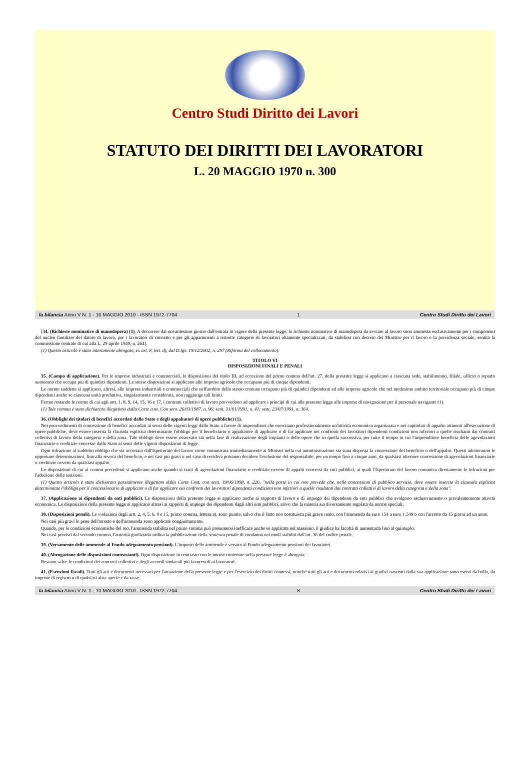Centro Studi Diritto dei Lavori
STATUTO DEI DIRITTI DEI LAVORATORI
L. 20 MAGGIO 1970 n. 300
la bilancia Anno V N. 1 - 10 MAGGIO 2010 - ISSN 1972-7704 1 Centro Studi Diritto dei Lavori
[34. (Richieste nominative di manodopera) (1). A decorrere dal novantesimo giorno dall'entrata in vigore della presente legge, le richieste nominative di manodopera da avviare al lavoro sono ammesse esclusivamente per i componenti del nucleo familiare del datore di lavoro, per i lavoratori di concetto e per gli appartenenti a ristrette categorie di lavoratori altamente specializzati, da stabilirsi con decreto del Ministro per il lavoro e la previdenza sociale, sentita la commissione centrale di cui alla L. 29 aprile 1949, n. 264].
(1) Questo articolo è stato interamente abrogato, ex art. 8, lett. d), dal D.lgs. 19/12/2002, n. 297 (Riforma del collocamento).
TITOLO VI
DISPOSIZIONI FINALI E PENALI
35. (Campo di applicazione). Per le imprese industriali e commerciali, le disposizioni del titolo III, ad eccezione del primo comma dell'art. 27, della presente legge si applicano a ciascuna sede, stabilimento, filiale, ufficio o reparto autonomo che occupa più di quindici dipendenti. Le stesse disposizioni si applicano alle imprese agricole che occupano più di cinque dipendenti.
Le norme suddette si applicano, altresì, alle imprese industriali e commerciali che nell'ambito dello stesso comune occupano più di quindici dipendenti ed alle imprese agricole che nel medesimo ambito territoriale occupano più di cinque dipendenti anche se ciascuna unità produttiva, singolarmente considerata, non raggiunge tali limiti.
Ferme restando le norme di cui agli artt. 1, 8, 9, 14, 15, 16 e 17, i contratti collettivi di lavoro provvedono ad applicare i principi di cui alla presente legge alle imprese di navigazione per il personale navigante (1).
(1) Tale comma è stato dichiarato illegittimo dalla Corte cost. Con sent. 26/03/1987, n. 96; sent. 31/01/1991, n. 41; sent. 23/07/1991, n. 364.
36. (Obblighi dei titolari di benefici accordati dallo Stato e degli appaltatori di opere pubbliche) (1).
Nei provvedimenti di concessione di benefici accordati ai sensi delle vigenti leggi dallo Stato a favore di imprenditori che esercitano professionalmente un'attività economica organizzata e nei capitolati di appalto attinenti all'esecuzione di opere pubbliche, deve essere inserita la clausola esplicita determinante l'obbligo per il beneficiario o appaltatore di applicare o di far applicare nei confronti dei lavoratori dipendenti condizioni non inferiori a quelle risultanti dai contratti collettivi di lavoro della categoria e della zona. Tale obbligo deve essere osservato sia nella fase di realizzazione degli impianti o delle opere che in quella successiva, per tutto il tempo in cui l'imprenditore beneficia delle agevolazioni finanziarie e creditizie concesse dallo Stato ai sensi delle vigenti disposizioni di legge.
Ogni infrazione al suddetto obbligo che sia accertata dall'Ispettorato del lavoro viene comunicata immediatamente ai Ministri nella cui amministrazione sia stata disposta la concessione del beneficio o dell'appalto. Questi adotteranno le opportune determinazioni, fino alla revoca del beneficio, e nei casi più gravi o nel caso di recidiva potranno decidere l'esclusione del responsabile, per un tempo fino a cinque anni, da qualsiasi ulteriore concessione di agevolazioni finanziarie o creditizie ovvero da qualsiasi appalto.
Le disposizioni di cui ai commi precedenti si applicano anche quando si tratti di agevolazioni finanziarie o creditizie ovvero di appalti concessi da enti pubblici, ai quali l'Ispettorato del lavoro comunica direttamente le infrazioni per l'adozione delle sanzioni.
(1) Questo articolo è stato dichiarato parzialmente illegittimo dalla Corte Cost. con sent. 19/06/1998, n. 226, "nella parte in cui non prevede che, nelle concessioni di pubblico servizio, deve essere inserita la clausola esplicita determinante l'obbligo per il concessionario di applicare o di far applicare nei confronti dei lavoratori dipendenti condizioni non inferiori a quelle risultanti dai contratti collettivi di lavoro della categoria e della zona".
37. (Applicazione ai dipendenti da enti pubblici). Le disposizioni della presente legge si applicano anche ai rapporti di lavoro e di impiego dei dipendenti da enti pubblici che svolgono esclusivamente o prevalentemente attività economica. Le disposizioni della presente legge si applicano altresì ai rapporti di impiego dei dipendenti dagli altri enti pubblici, salvo che la materia sia diversamente regolata da norme speciali.
38. (Disposizioni penali). Le violazioni degli artt. 2, 4, 5, 6, 8 e 15, primo comma, lettera a), sono punite, salvo che il fatto non costituisca più grave reato, con l'ammenda da euro 154 a euro 1.549 o con l'arresto da 15 giorni ad un anno.
Nei casi più gravi le pene dell'arresto e dell'ammenda sono applicate congiuntamente.
Quando, per le condizioni economiche del reo, l'ammenda stabilita nel primo comma può presumersi inefficace anche se applicata nel massimo, il giudice ha facoltà di aumentarla fino al quintuplo.
Nei casi previsti dal secondo comma, l'autorità giudiziaria ordina la pubblicazione della sentenza penale di condanna nei modi stabiliti dall'art. 36 del codice penale.
39. (Versamento delle ammende al Fondo adeguamento pensioni). L'importo delle ammende è versato al Fondo adeguamento pensioni dei lavoratori.
40. (Abrogazione delle disposizioni contrastanti). Ogni disposizione in contrasto con le norme contenute nella presente legge è abrogata.
Restano salve le condizioni dei contratti collettivi e degli accordi sindacali più favorevoli ai lavoratori.
41. (Esenzioni fiscali). Tutti gli atti e documenti necessari per l'attuazione della presente legge e per l'esercizio dei diritti connessi, nonché tutti gli atti e documenti relativi ai giudizi nascenti dalla sua applicazione sono esenti da bollo, da imposte di registro o di qualsiasi altra specie e da tasse.
la bilancia Anno V N. 1 - 10 MAGGIO 2010 - ISSN 1972-7704 8 Centro Studi Diritto dei Lavori